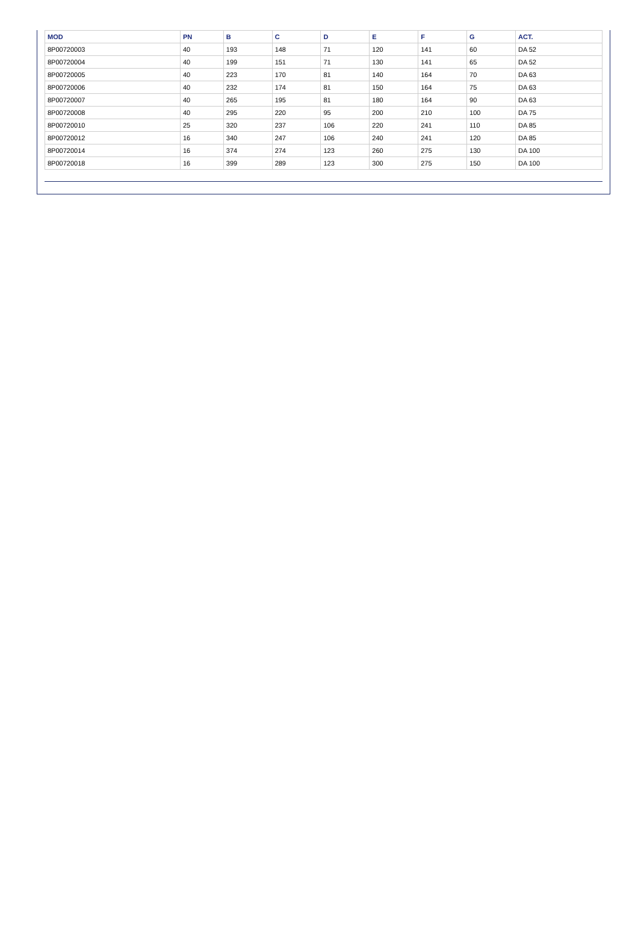| MOD | PN | B | C | D | E | F | G | ACT. |
| --- | --- | --- | --- | --- | --- | --- | --- | --- |
| 8P00720003 | 40 | 193 | 148 | 71 | 120 | 141 | 60 | DA 52 |
| 8P00720004 | 40 | 199 | 151 | 71 | 130 | 141 | 65 | DA 52 |
| 8P00720005 | 40 | 223 | 170 | 81 | 140 | 164 | 70 | DA 63 |
| 8P00720006 | 40 | 232 | 174 | 81 | 150 | 164 | 75 | DA 63 |
| 8P00720007 | 40 | 265 | 195 | 81 | 180 | 164 | 90 | DA 63 |
| 8P00720008 | 40 | 295 | 220 | 95 | 200 | 210 | 100 | DA 75 |
| 8P00720010 | 25 | 320 | 237 | 106 | 220 | 241 | 110 | DA 85 |
| 8P00720012 | 16 | 340 | 247 | 106 | 240 | 241 | 120 | DA 85 |
| 8P00720014 | 16 | 374 | 274 | 123 | 260 | 275 | 130 | DA 100 |
| 8P00720018 | 16 | 399 | 289 | 123 | 300 | 275 | 150 | DA 100 |